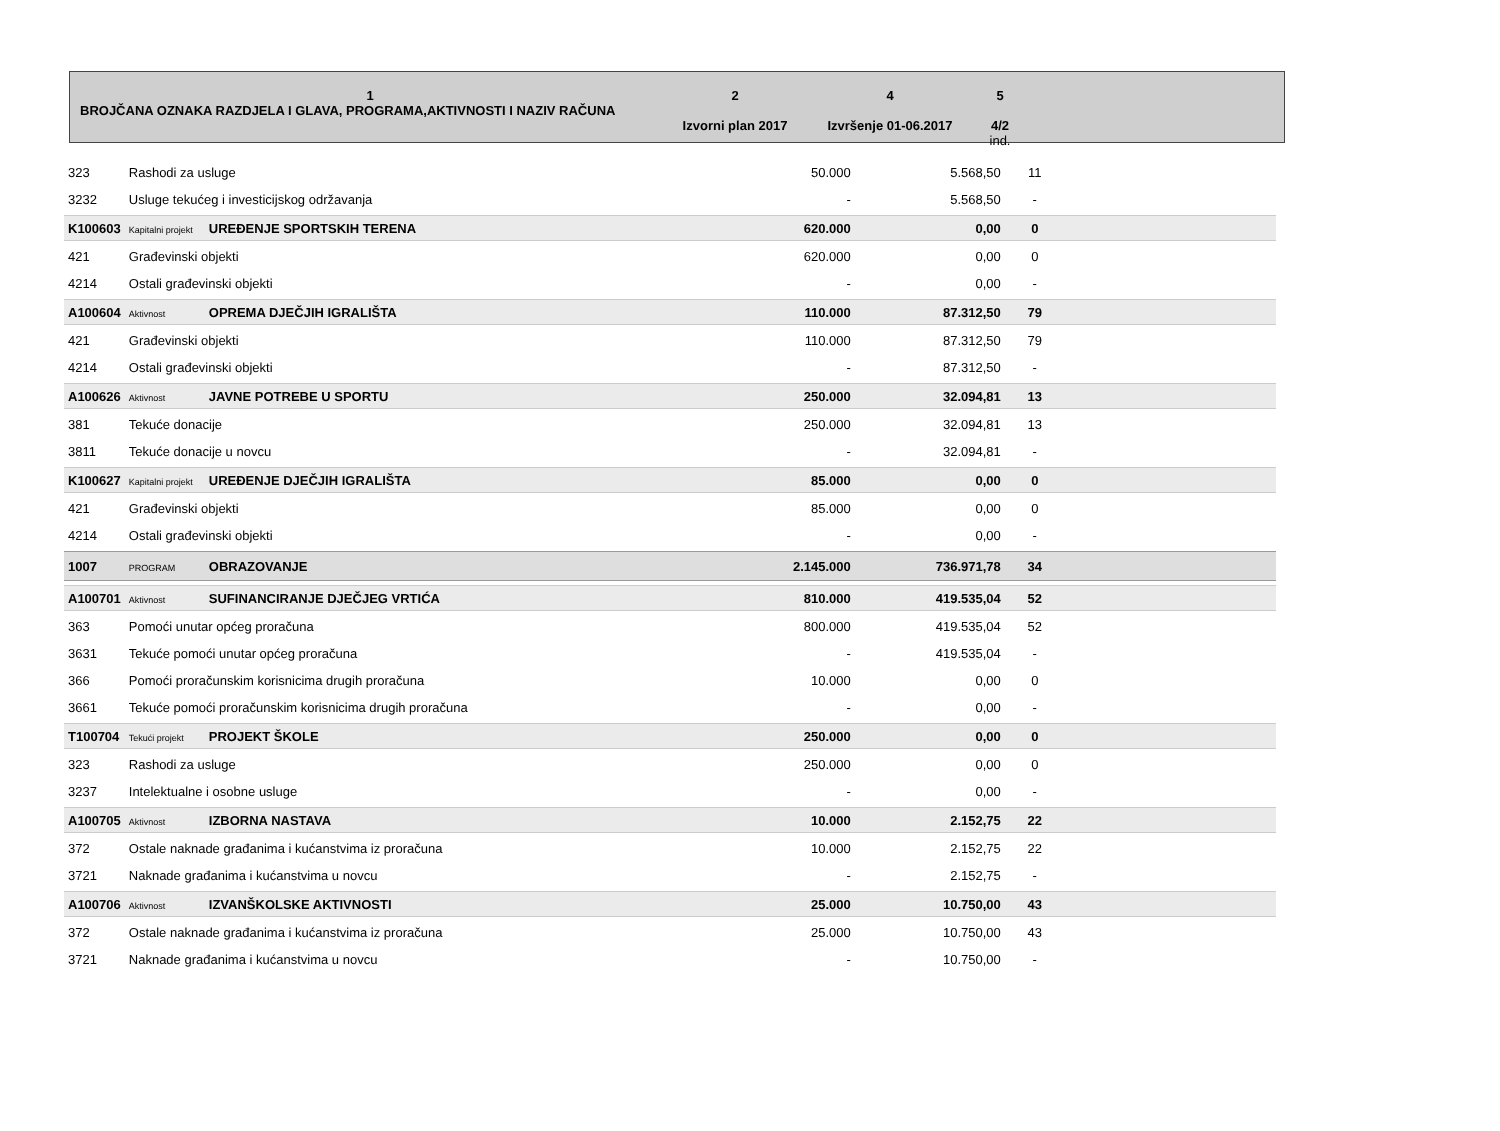1
BROJČANA OZNAKA RAZDJELA I GLAVA, PROGRAMA,AKTIVNOSTI I NAZIV RAČUNA
2
Izvorni plan 2017
4
Izvršenje 01-06.2017
5
4/2
ind.
| 323 | Rashodi za usluge | | 50.000 | 5.568,50 | 11 | |
| 3232 | Usluge tekućeg i investicijskog održavanja | | - | 5.568,50 | - | |
| K100603 | Kapitalni projekt | UREĐENJE SPORTSKIH TERENA | 620.000 | 0,00 | 0 | |
| 421 | Građevinski objekti | | 620.000 | 0,00 | 0 | |
| 4214 | Ostali građevinski objekti | | - | 0,00 | - | |
| A100604 | Aktivnost | OPREMA DJEČJIH IGRALIŠTA | 110.000 | 87.312,50 | 79 | |
| 421 | Građevinski objekti | | 110.000 | 87.312,50 | 79 | |
| 4214 | Ostali građevinski objekti | | - | 87.312,50 | - | |
| A100626 | Aktivnost | JAVNE POTREBE U SPORTU | 250.000 | 32.094,81 | 13 | |
| 381 | Tekuće donacije | | 250.000 | 32.094,81 | 13 | |
| 3811 | Tekuće donacije u novcu | | - | 32.094,81 | - | |
| K100627 | Kapitalni projekt | UREĐENJE DJEČJIH IGRALIŠTA | 85.000 | 0,00 | 0 | |
| 421 | Građevinski objekti | | 85.000 | 0,00 | 0 | |
| 4214 | Ostali građevinski objekti | | - | 0,00 | - | |
| 1007 | PROGRAM | OBRAZOVANJE | 2.145.000 | 736.971,78 | 34 | |
| A100701 | Aktivnost | SUFINANCIRANJE DJEČJEG VRTIĆA | 810.000 | 419.535,04 | 52 | |
| 363 | Pomoći unutar općeg proračuna | | 800.000 | 419.535,04 | 52 | |
| 3631 | Tekuće pomoći unutar općeg proračuna | | - | 419.535,04 | - | |
| 366 | Pomoći proračunskim korisnicima drugih proračuna | | 10.000 | 0,00 | 0 | |
| 3661 | Tekuće pomoći proračunskim korisnicima drugih proračuna | | - | 0,00 | - | |
| T100704 | Tekući projekt | PROJEKT ŠKOLE | 250.000 | 0,00 | 0 | |
| 323 | Rashodi za usluge | | 250.000 | 0,00 | 0 | |
| 3237 | Intelektualne i osobne usluge | | - | 0,00 | - | |
| A100705 | Aktivnost | IZBORNA NASTAVA | 10.000 | 2.152,75 | 22 | |
| 372 | Ostale naknade građanima i kućanstvima iz proračuna | | 10.000 | 2.152,75 | 22 | |
| 3721 | Naknade građanima i kućanstvima u novcu | | - | 2.152,75 | - | |
| A100706 | Aktivnost | IZVANŠKOLSKE AKTIVNOSTI | 25.000 | 10.750,00 | 43 | |
| 372 | Ostale naknade građanima i kućanstvima iz proračuna | | 25.000 | 10.750,00 | 43 | |
| 3721 | Naknade građanima i kućanstvima u novcu | | - | 10.750,00 | - | |